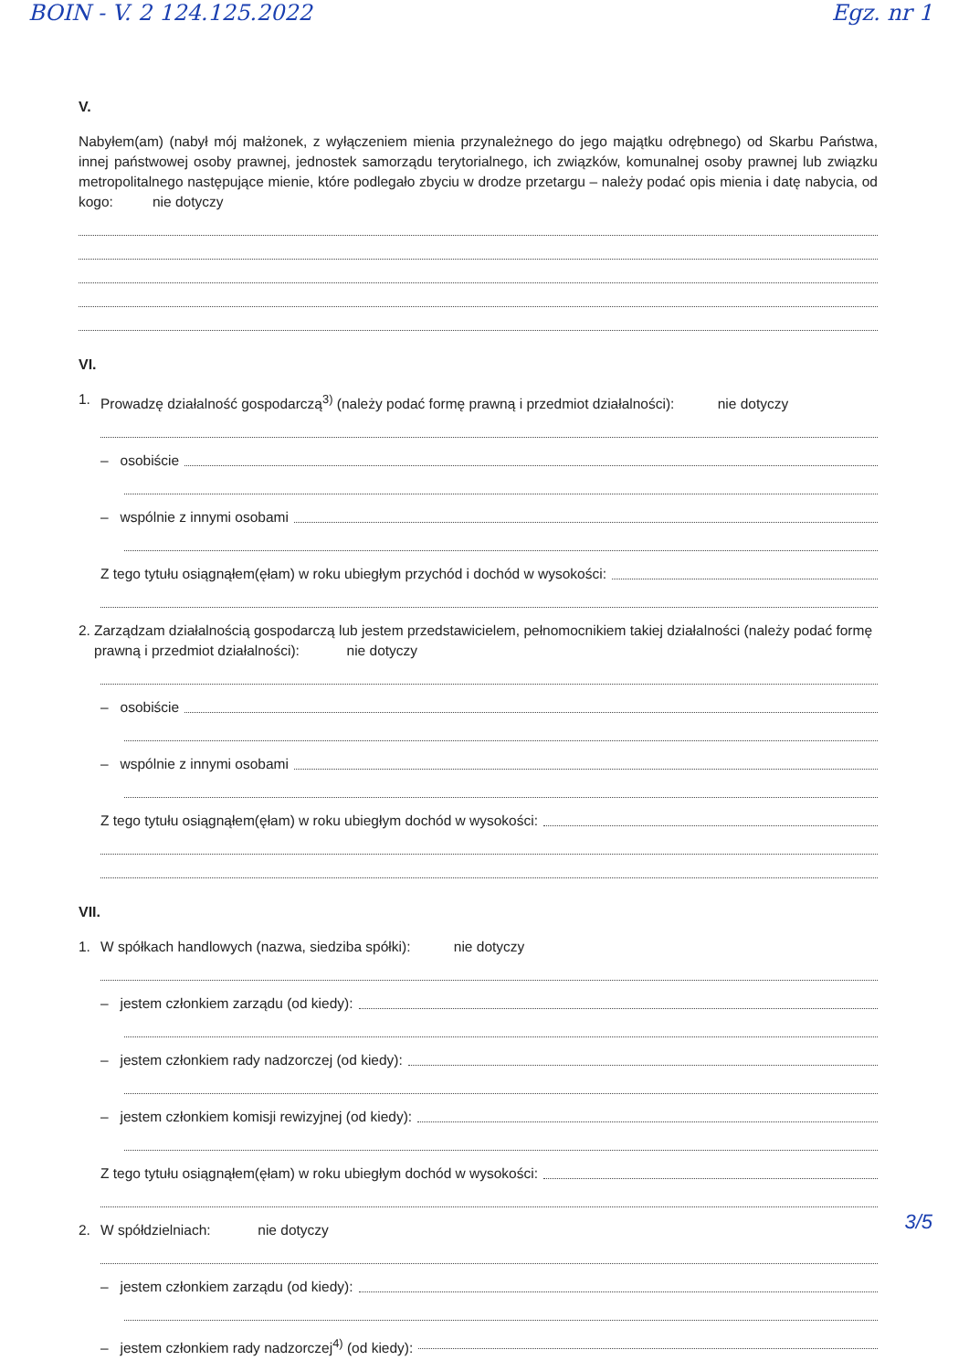BOIN - V. 2 124.125.2022 Egz. nr 1
V.
Nabyłem(am) (nabył mój małżonek, z wyłączeniem mienia przynależnego do jego majątku odrębnego) od Skarbu Państwa, innej państwowej osoby prawnej, jednostek samorządu terytorialnego, ich związków, komunalnej osoby prawnej lub związku metropolitalnego następujące mienie, które podlegało zbyciu w drodze przetargu – należy podać opis mienia i datę nabycia, od kogo: nie dotyczy
VI.
1. Prowadzę działalność gospodarczą<sup>3)</sup> (należy podać formę prawną i przedmiot działalności): nie dotyczy
– osobiście
– wspólnie z innymi osobami
Z tego tytułu osiągnąłem(ęłam) w roku ubiegłym przychód i dochód w wysokości:
2. Zarządzam działalnością gospodarczą lub jestem przedstawicielem, pełnomocnikiem takiej działalności (należy podać formę prawną i przedmiot działalności): nie dotyczy
– osobiście
– wspólnie z innymi osobami
Z tego tytułu osiągnąłem(ęłam) w roku ubiegłym dochód w wysokości:
VII.
1. W spółkach handlowych (nazwa, siedziba spółki): nie dotyczy
– jestem członkiem zarządu (od kiedy):
– jestem członkiem rady nadzorczej (od kiedy):
– jestem członkiem komisji rewizyjnej (od kiedy):
Z tego tytułu osiągnąłem(ęłam) w roku ubiegłym dochód w wysokości:
2. W spółdzielniach: nie dotyczy
– jestem członkiem zarządu (od kiedy):
– jestem członkiem rady nadzorczej<sup>4)</sup> (od kiedy):
3/5